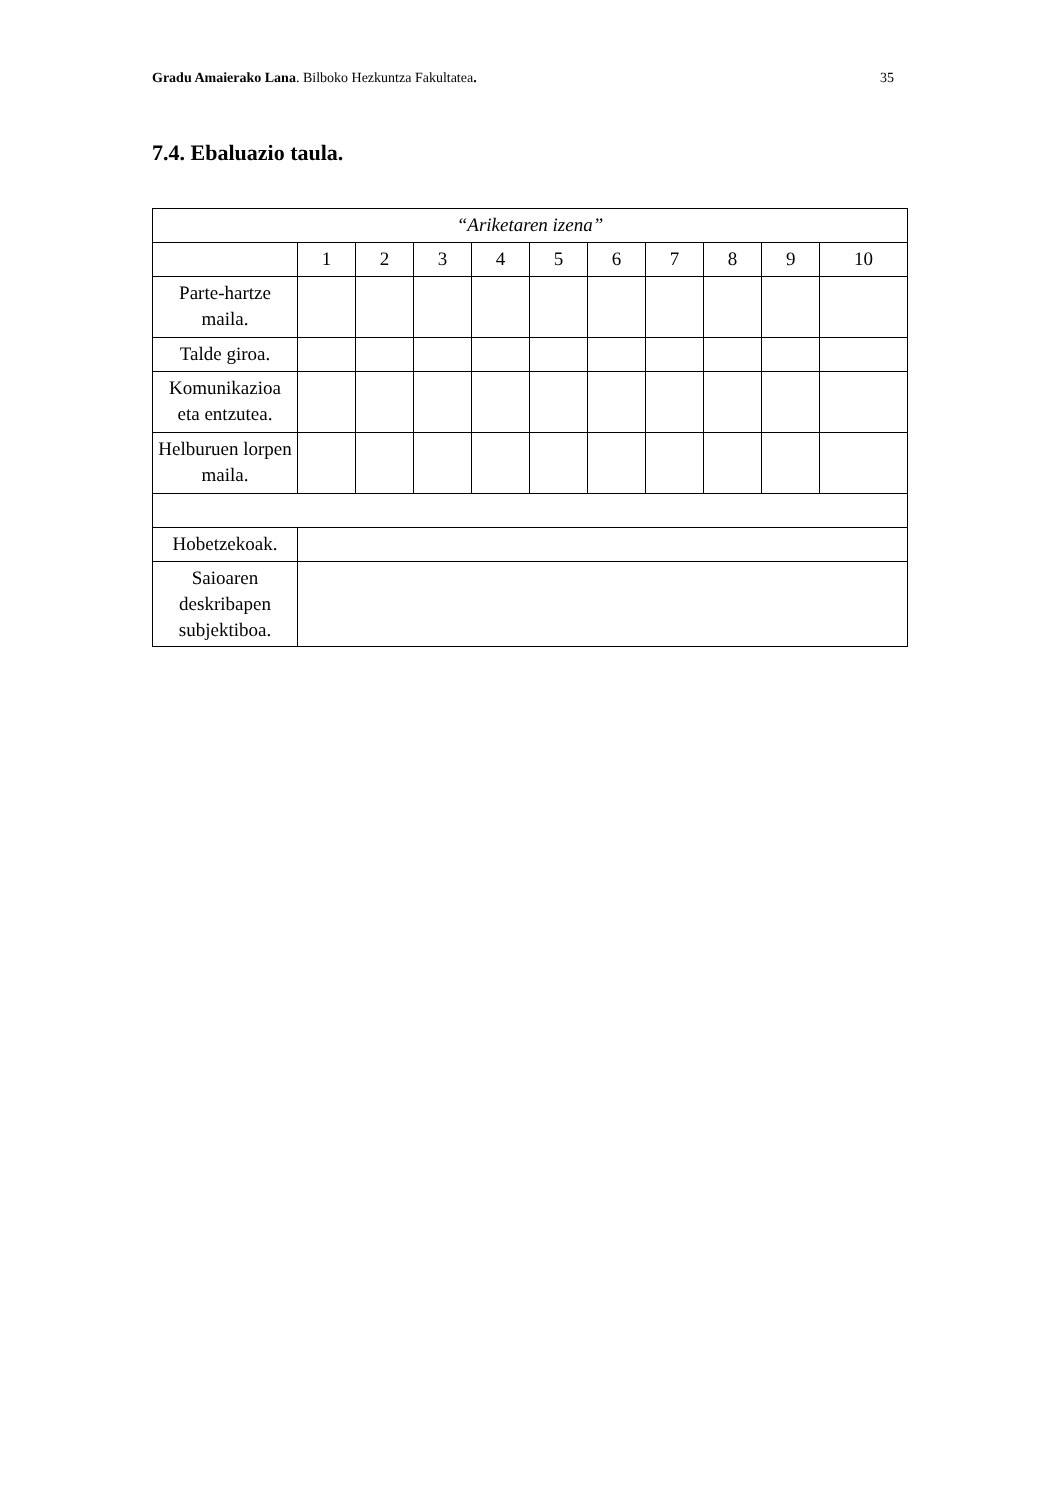Gradu Amaierako Lana. Bilboko Hezkuntza Fakultatea. 35
7.4. Ebaluazio taula.
| “Ariketaren izena” | | | | | | | | | | |
| | 1 | 2 | 3 | 4 | 5 | 6 | 7 | 8 | 9 | 10 |
| Parte-hartze maila. | | | | | | | | | | |
| Talde giroa. | | | | | | | | | | |
| Komunikazioa eta entzutea. | | | | | | | | | | |
| Helburuen lorpen maila. | | | | | | | | | | |
| Hobetzekoak. | | | | | | | | | | |
| Saioaren deskribapen subjektiboa. | | | | | | | | | | |